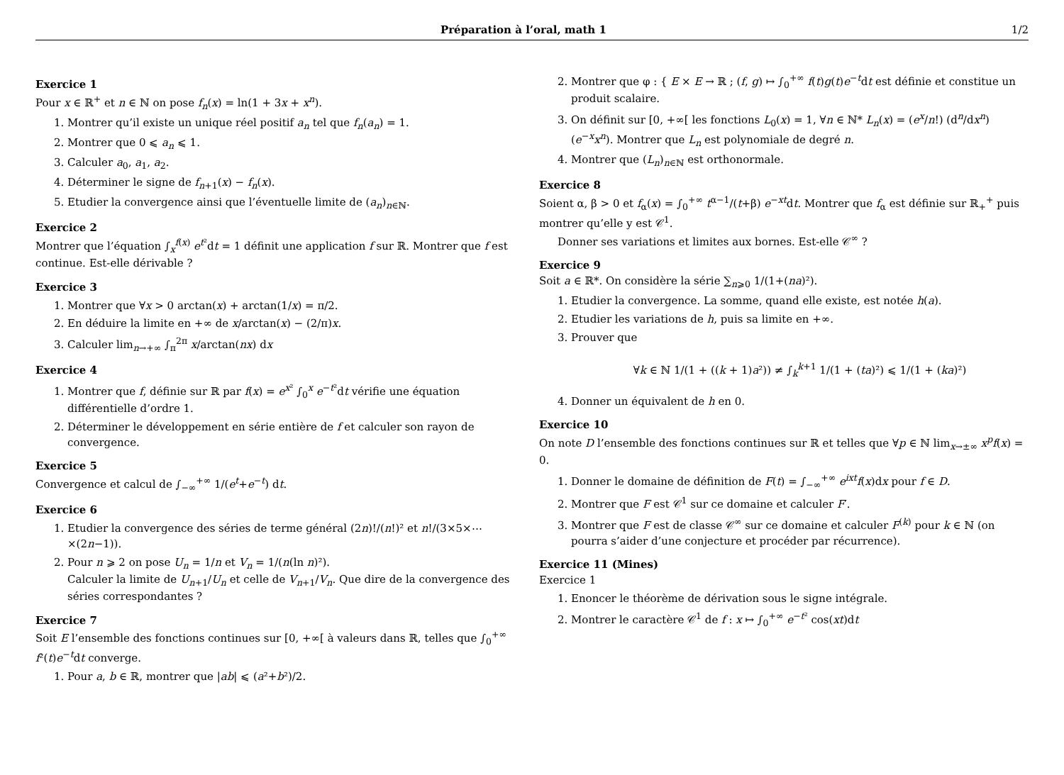Préparation à l’oral, math 1 1/2
Exercice 1
Pour x ∈ ℝ<sup>+</sup> et n ∈ ℕ on pose f<sub>n</sub>(x) = ln(1 + 3x + x<sup>n</sup>).
1. Montrer qu’il existe un unique réel positif a<sub>n</sub> tel que f<sub>n</sub>(a<sub>n</sub>) = 1.
2. Montrer que 0 ⩽ a<sub>n</sub> ⩽ 1.
3. Calculer a<sub>0</sub>, a<sub>1</sub>, a<sub>2</sub>.
4. Déterminer le signe de f<sub>n+1</sub>(x) − f<sub>n</sub>(x).
5. Etudier la convergence ainsi que l’éventuelle limite de (a<sub>n</sub>)<sub>n∈ℕ</sub>.
Exercice 2
Montrer que l’équation ∫<sub>x</sub><sup>f(x)</sup> e<sup>t²</sup>dt = 1 définit une application f sur ℝ. Montrer que f est continue. Est-elle dérivable ?
Exercice 3
1. Montrer que ∀x > 0 arctan(x) + arctan(1/x) = π/2.
2. En déduire la limite en +∞ de x/arctan(x) − (2/π)x.
3. Calculer lim<sub>n→+∞</sub> ∫<sub>π</sub><sup>2π</sup> x/arctan(nx) dx
Exercice 4
1. Montrer que f, définie sur ℝ par f(x) = e<sup>x²</sup> ∫<sub>0</sub><sup>x</sup> e<sup>−t²</sup>dt vérifie une équation différentielle d’ordre 1.
2. Déterminer le développement en série entière de f et calculer son rayon de convergence.
Exercice 5
Convergence et calcul de ∫<sub>−∞</sub><sup>+∞</sup> 1/(e<sup>t</sup>+e<sup>−t</sup>) dt.
Exercice 6
1. Etudier la convergence des séries de terme général (2n)!/(n!)² et n!/(3×5×⋯×(2n−1)).
2. Pour n ⩾ 2 on pose U<sub>n</sub> = 1/n et V<sub>n</sub> = 1/(n(ln n)²).
Calculer la limite de U<sub>n+1</sub>/U<sub>n</sub> et celle de V<sub>n+1</sub>/V<sub>n</sub>. Que dire de la convergence des séries correspondantes ?
Exercice 7
Soit E l’ensemble des fonctions continues sur [0, +∞[ à valeurs dans ℝ, telles que ∫<sub>0</sub><sup>+∞</sup> f²(t)e<sup>−t</sup>dt converge.
1. Pour a, b ∈ ℝ, montrer que |ab| ⩽ (a²+b²)/2.
2. Montrer que φ : { E × E → ℝ ; (f, g) ↦ ∫<sub>0</sub><sup>+∞</sup> f(t)g(t)e<sup>−t</sup>dt est définie et constitue un produit scalaire.
3. On définit sur [0, +∞[ les fonctions L<sub>0</sub>(x) = 1, ∀n ∈ ℕ* L<sub>n</sub>(x) = (e<sup>x</sup>/n!) (d<sup>n</sup>/dx<sup>n</sup>)(e<sup>−x</sup>x<sup>n</sup>). Montrer que L<sub>n</sub> est polynomiale de degré n.
4. Montrer que (L<sub>n</sub>)<sub>n∈ℕ</sub> est orthonormale.
Exercice 8
Soient α, β > 0 et f<sub>α</sub>(x) = ∫<sub>0</sub><sup>+∞</sup> t<sup>α−1</sup>/(t+β) e<sup>−xt</sup>dt. Montrer que f<sub>α</sub> est définie sur ℝ<sub>+</sub><sup>+</sup> puis montrer qu’elle y est 𝒞<sup>1</sup>.
Donner ses variations et limites aux bornes. Est-elle 𝒞<sup>∞</sup> ?
Exercice 9
Soit a ∈ ℝ*. On considère la série ∑<sub>n⩾0</sub> 1/(1+(na)²).
1. Etudier la convergence. La somme, quand elle existe, est notée h(a).
2. Etudier les variations de h, puis sa limite en +∞.
3. Prouver que
∀k ∈ ℕ 1/(1 + ((k + 1)a²)) ≠ ∫<sub>k</sub><sup>k+1</sup> 1/(1 + (ta)²) ⩽ 1/(1 + (ka)²)
4. Donner un équivalent de h en 0.
Exercice 10
On note D l’ensemble des fonctions continues sur ℝ et telles que ∀p ∈ ℕ lim<sub>x→±∞</sub> x<sup>p</sup>f(x) = 0.
1. Donner le domaine de définition de F(t) = ∫<sub>−∞</sub><sup>+∞</sup> e<sup>ixt</sup>f(x)dx pour f ∈ D.
2. Montrer que F est 𝒞<sup>1</sup> sur ce domaine et calculer F′.
3. Montrer que F est de classe 𝒞<sup>∞</sup> sur ce domaine et calculer F<sup>(k)</sup> pour k ∈ ℕ (on pourra s’aider d’une conjecture et procéder par récurrence).
Exercice 11 (Mines)
Exercice 1
1. Enoncer le théorème de dérivation sous le signe intégrale.
2. Montrer le caractère 𝒞<sup>1</sup> de f : x ↦ ∫<sub>0</sub><sup>+∞</sup> e<sup>−t²</sup> cos(xt)dt